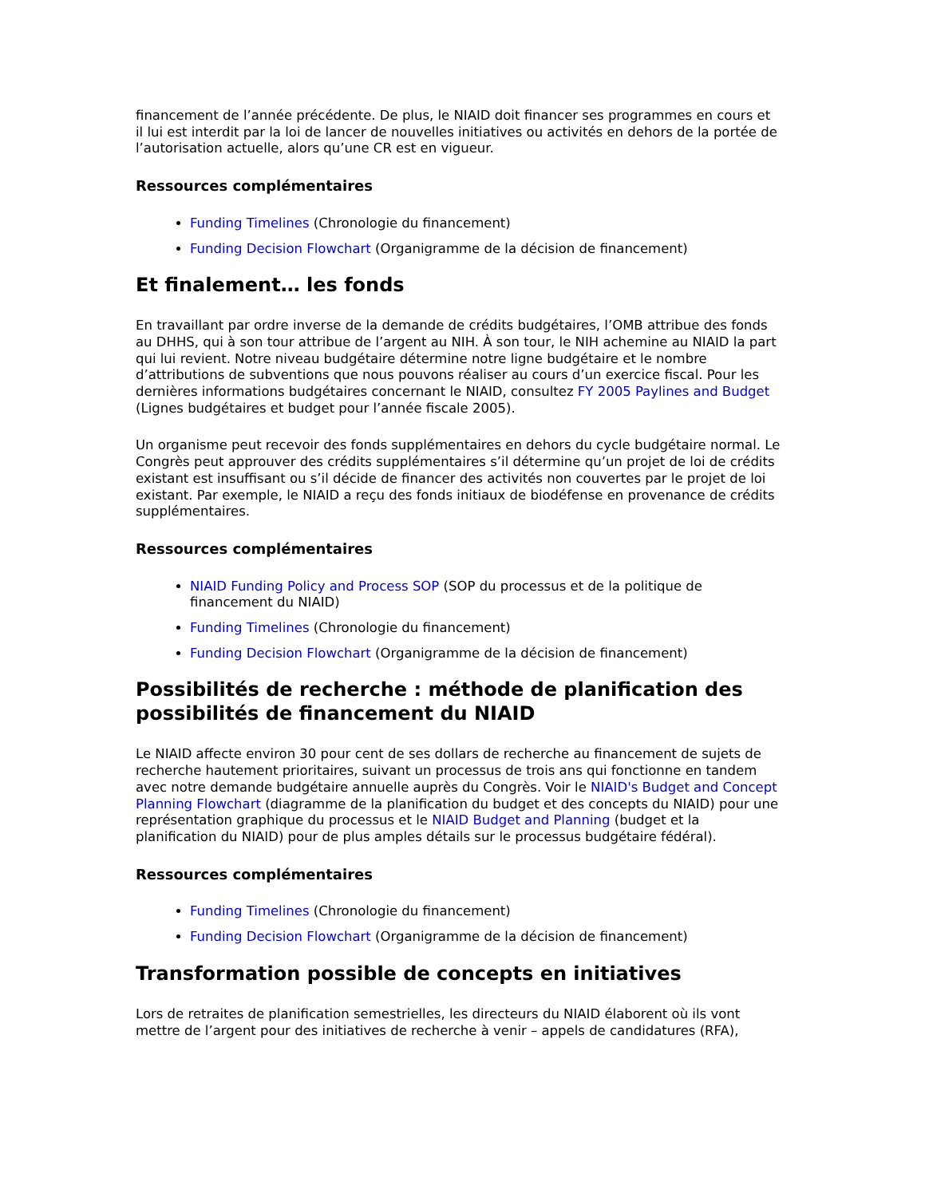financement de l’année précédente. De plus, le NIAID doit financer ses programmes en cours et il lui est interdit par la loi de lancer de nouvelles initiatives ou activités en dehors de la portée de l’autorisation actuelle, alors qu’une CR est en vigueur.
Ressources complémentaires
Funding Timelines (Chronologie du financement)
Funding Decision Flowchart (Organigramme de la décision de financement)
Et finalement… les fonds
En travaillant par ordre inverse de la demande de crédits budgétaires, l’OMB attribue des fonds au DHHS, qui à son tour attribue de l’argent au NIH. À son tour, le NIH achemine au NIAID la part qui lui revient. Notre niveau budgétaire détermine notre ligne budgétaire et le nombre d’attributions de subventions que nous pouvons réaliser au cours d’un exercice fiscal. Pour les dernières informations budgétaires concernant le NIAID, consultez FY 2005 Paylines and Budget (Lignes budgétaires et budget pour l’année fiscale 2005).
Un organisme peut recevoir des fonds supplémentaires en dehors du cycle budgétaire normal. Le Congrès peut approuver des crédits supplémentaires s’il détermine qu’un projet de loi de crédits existant est insuffisant ou s’il décide de financer des activités non couvertes par le projet de loi existant. Par exemple, le NIAID a reçu des fonds initiaux de biodéfense en provenance de crédits supplémentaires.
Ressources complémentaires
NIAID Funding Policy and Process SOP (SOP du processus et de la politique de financement du NIAID)
Funding Timelines (Chronologie du financement)
Funding Decision Flowchart (Organigramme de la décision de financement)
Possibilités de recherche : méthode de planification des possibilités de financement du NIAID
Le NIAID affecte environ 30 pour cent de ses dollars de recherche au financement de sujets de recherche hautement prioritaires, suivant un processus de trois ans qui fonctionne en tandem avec notre demande budgétaire annuelle auprès du Congrès. Voir le NIAID's Budget and Concept Planning Flowchart (diagramme de la planification du budget et des concepts du NIAID) pour une représentation graphique du processus et le NIAID Budget and Planning (budget et la planification du NIAID) pour de plus amples détails sur le processus budgétaire fédéral).
Ressources complémentaires
Funding Timelines (Chronologie du financement)
Funding Decision Flowchart (Organigramme de la décision de financement)
Transformation possible de concepts en initiatives
Lors de retraites de planification semestrielles, les directeurs du NIAID élaborent où ils vont mettre de l’argent pour des initiatives de recherche à venir – appels de candidatures (RFA),